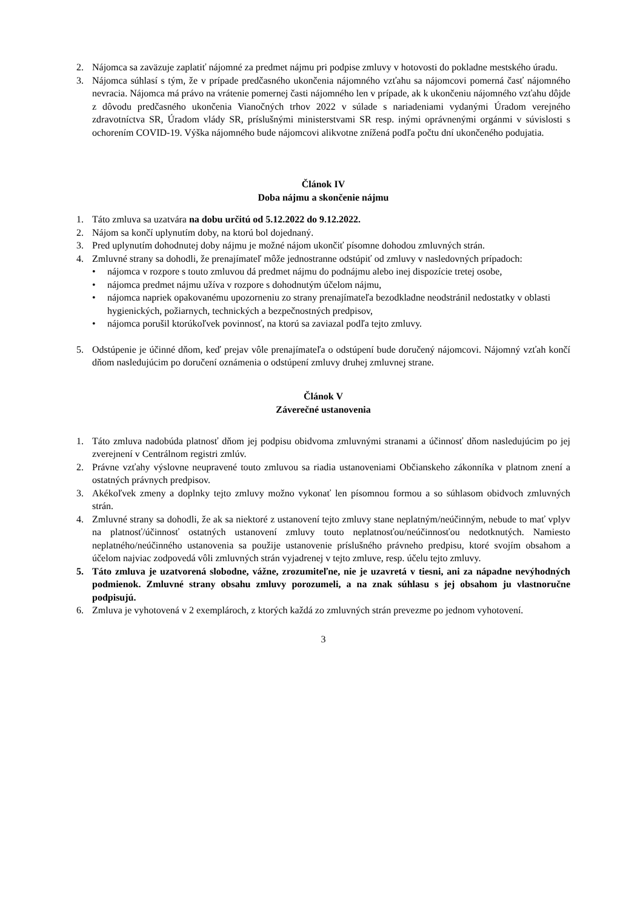2. Nájomca sa zaväzuje zaplatiť nájomné za predmet nájmu pri podpise zmluvy v hotovosti do pokladne mestského úradu.
3. Nájomca súhlasí s tým, že v prípade predčasného ukončenia nájomného vzťahu sa nájomcovi pomerná časť nájomného nevracia. Nájomca má právo na vrátenie pomernej časti nájomného len v prípade, ak k ukončeniu nájomného vzťahu dôjde z dôvodu predčasného ukončenia Vianočných trhov 2022 v súlade s nariadeniami vydanými Úradom verejného zdravotníctva SR, Úradom vlády SR, príslušnými ministerstvami SR resp. inými oprávnenými orgánmi v súvislosti s ochorením COVID-19. Výška nájomného bude nájomcovi alikvotne znížená podľa počtu dní ukončeného podujatia.
Článok IV
Doba nájmu a skončenie nájmu
1. Táto zmluva sa uzatvára na dobu určitú od 5.12.2022 do 9.12.2022.
2. Nájom sa končí uplynutím doby, na ktorú bol dojednaný.
3. Pred uplynutím dohodnutej doby nájmu je možné nájom ukončiť písomne dohodou zmluvných strán.
4. Zmluvné strany sa dohodli, že prenajímateľ môže jednostranne odstúpiť od zmluvy v nasledovných prípadoch:
• nájomca v rozpore s touto zmluvou dá predmet nájmu do podnájmu alebo inej dispozície tretej osobe,
• nájomca predmet nájmu užíva v rozpore s dohodnutým účelom nájmu,
• nájomca napriek opakovanému upozorneniu zo strany prenajímateľa bezodkladne neodstránil nedostatky v oblasti hygienických, požiarnych, technických a bezpečnostných predpisov,
• nájomca porušil ktorúkoľvek povinnosť, na ktorú sa zaviazal podľa tejto zmluvy.
5. Odstúpenie je účinné dňom, keď prejav vôle prenajímateľa o odstúpení bude doručený nájomcovi. Nájomný vzťah končí dňom nasledujúcim po doručení oznámenia o odstúpení zmluvy druhej zmluvnej strane.
Článok V
Záverečné ustanovenia
1. Táto zmluva nadobúda platnosť dňom jej podpisu obidvoma zmluvnými stranami a účinnosť dňom nasledujúcim po jej zverejnení v Centrálnom registri zmlúv.
2. Právne vzťahy výslovne neupravené touto zmluvou sa riadia ustanoveniami Občianskeho zákonníka v platnom znení a ostatných právnych predpisov.
3. Akékoľvek zmeny a doplnky tejto zmluvy možno vykonať len písomnou formou a so súhlasom obidvoch zmluvných strán.
4. Zmluvné strany sa dohodli, že ak sa niektoré z ustanovení tejto zmluvy stane neplatným/neúčinným, nebude to mať vplyv na platnosť/účinnosť ostatných ustanovení zmluvy touto neplatnosťou/neúčinnosťou nedotknutých. Namiesto neplatného/neúčinného ustanovenia sa použije ustanovenie príslušného právneho predpisu, ktoré svojím obsahom a účelom najviac zodpovedá vôli zmluvných strán vyjadrenej v tejto zmluve, resp. účelu tejto zmluvy.
5. Táto zmluva je uzatvorená slobodne, vážne, zrozumiteľne, nie je uzavretá v tiesni, ani za nápadne nevýhodných podmienok. Zmluvné strany obsahu zmluvy porozumeli, a na znak súhlasu s jej obsahom ju vlastnoručne podpisujú.
6. Zmluva je vyhotovená v 2 exemplároch, z ktorých každá zo zmluvných strán prevezme po jednom vyhotovení.
3